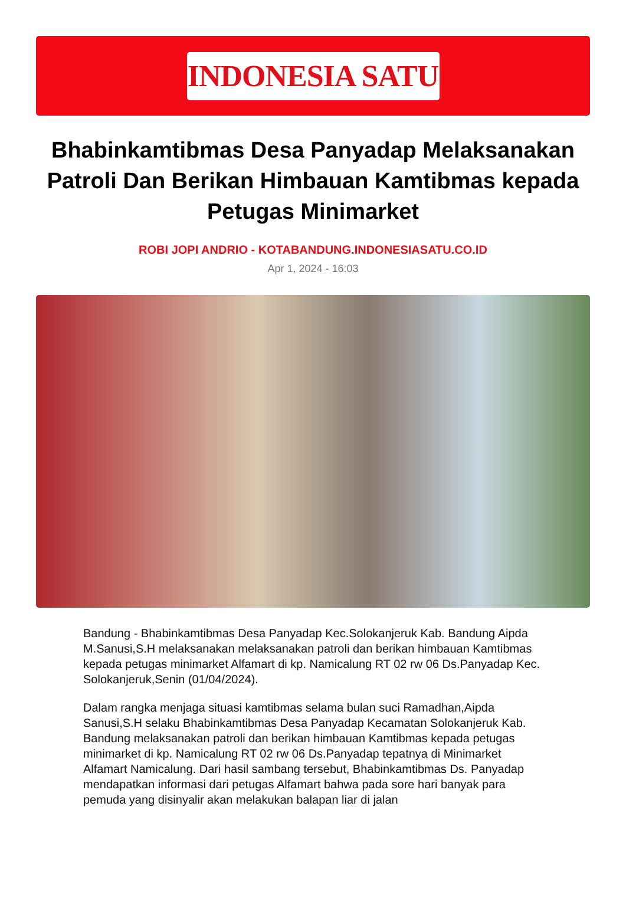INDONESIA SATU
Bhabinkamtibmas Desa Panyadap Melaksanakan Patroli Dan Berikan Himbauan Kamtibmas kepada Petugas Minimarket
ROBI JOPI ANDRIO - KOTABANDUNG.INDONESIASATU.CO.ID
Apr 1, 2024 - 16:03
Bandung - Bhabinkamtibmas Desa Panyadap Kec.Solokanjeruk Kab. Bandung Aipda M.Sanusi,S.H melaksanakan melaksanakan patroli dan berikan himbauan Kamtibmas kepada petugas minimarket Alfamart di kp. Namicalung RT 02 rw 06 Ds.Panyadap Kec. Solokanjeruk,Senin (01/04/2024).
Dalam rangka menjaga situasi kamtibmas selama bulan suci Ramadhan,Aipda Sanusi,S.H selaku Bhabinkamtibmas Desa Panyadap Kecamatan Solokanjeruk Kab. Bandung melaksanakan patroli dan berikan himbauan Kamtibmas kepada petugas minimarket di kp. Namicalung RT 02 rw 06 Ds.Panyadap tepatnya di Minimarket Alfamart Namicalung. Dari hasil sambang tersebut, Bhabinkamtibmas Ds. Panyadap mendapatkan informasi dari petugas Alfamart bahwa pada sore hari banyak para pemuda yang disinyalir akan melakukan balapan liar di jalan